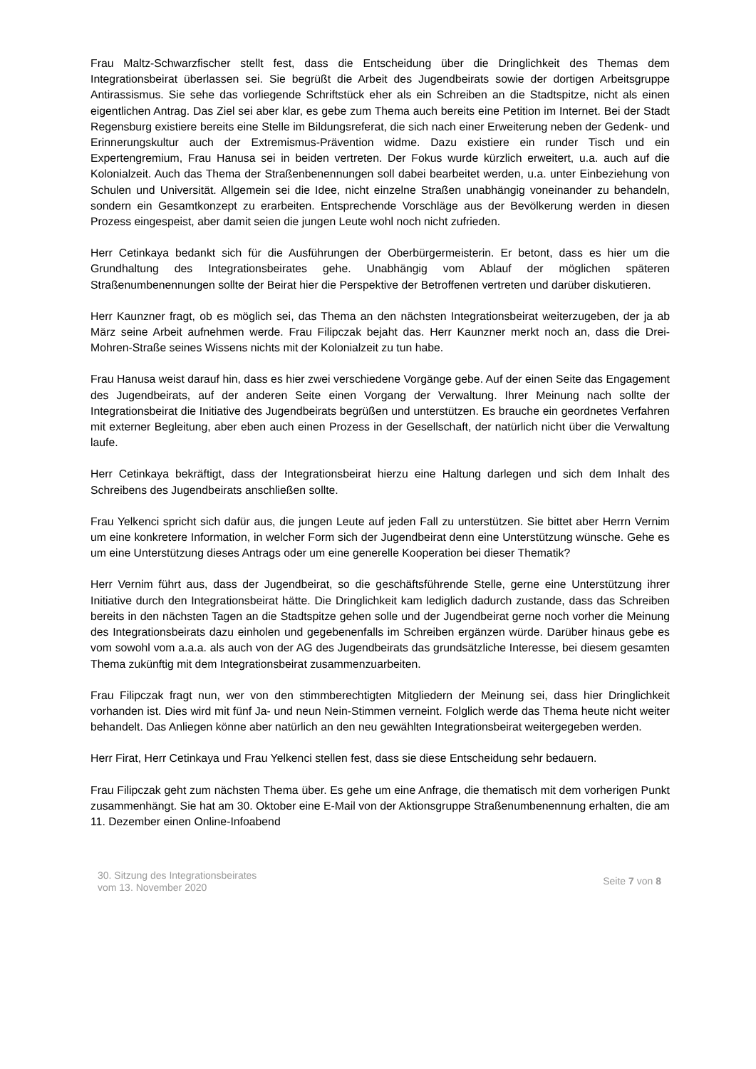Frau Maltz-Schwarzfischer stellt fest, dass die Entscheidung über die Dringlichkeit des Themas dem Integrationsbeirat überlassen sei. Sie begrüßt die Arbeit des Jugendbeirats sowie der dortigen Arbeitsgruppe Antirassismus. Sie sehe das vorliegende Schriftstück eher als ein Schreiben an die Stadtspitze, nicht als einen eigentlichen Antrag. Das Ziel sei aber klar, es gebe zum Thema auch bereits eine Petition im Internet. Bei der Stadt Regensburg existiere bereits eine Stelle im Bildungsreferat, die sich nach einer Erweiterung neben der Gedenk- und Erinnerungskultur auch der Extremismus-Prävention widme. Dazu existiere ein runder Tisch und ein Expertengremium, Frau Hanusa sei in beiden vertreten. Der Fokus wurde kürzlich erweitert, u.a. auch auf die Kolonialzeit. Auch das Thema der Straßenbenennungen soll dabei bearbeitet werden, u.a. unter Einbeziehung von Schulen und Universität. Allgemein sei die Idee, nicht einzelne Straßen unabhängig voneinander zu behandeln, sondern ein Gesamtkonzept zu erarbeiten. Entsprechende Vorschläge aus der Bevölkerung werden in diesen Prozess eingespeist, aber damit seien die jungen Leute wohl noch nicht zufrieden.
Herr Cetinkaya bedankt sich für die Ausführungen der Oberbürgermeisterin. Er betont, dass es hier um die Grundhaltung des Integrationsbeirates gehe. Unabhängig vom Ablauf der möglichen späteren Straßenumbenennungen sollte der Beirat hier die Perspektive der Betroffenen vertreten und darüber diskutieren.
Herr Kaunzner fragt, ob es möglich sei, das Thema an den nächsten Integrationsbeirat weiterzugeben, der ja ab März seine Arbeit aufnehmen werde. Frau Filipczak bejaht das. Herr Kaunzner merkt noch an, dass die Drei-Mohren-Straße seines Wissens nichts mit der Kolonialzeit zu tun habe.
Frau Hanusa weist darauf hin, dass es hier zwei verschiedene Vorgänge gebe. Auf der einen Seite das Engagement des Jugendbeirats, auf der anderen Seite einen Vorgang der Verwaltung. Ihrer Meinung nach sollte der Integrationsbeirat die Initiative des Jugendbeirats begrüßen und unterstützen. Es brauche ein geordnetes Verfahren mit externer Begleitung, aber eben auch einen Prozess in der Gesellschaft, der natürlich nicht über die Verwaltung laufe.
Herr Cetinkaya bekräftigt, dass der Integrationsbeirat hierzu eine Haltung darlegen und sich dem Inhalt des Schreibens des Jugendbeirats anschließen sollte.
Frau Yelkenci spricht sich dafür aus, die jungen Leute auf jeden Fall zu unterstützen. Sie bittet aber Herrn Vernim um eine konkretere Information, in welcher Form sich der Jugendbeirat denn eine Unterstützung wünsche. Gehe es um eine Unterstützung dieses Antrags oder um eine generelle Kooperation bei dieser Thematik?
Herr Vernim führt aus, dass der Jugendbeirat, so die geschäftsführende Stelle, gerne eine Unterstützung ihrer Initiative durch den Integrationsbeirat hätte. Die Dringlichkeit kam lediglich dadurch zustande, dass das Schreiben bereits in den nächsten Tagen an die Stadtspitze gehen solle und der Jugendbeirat gerne noch vorher die Meinung des Integrationsbeirats dazu einholen und gegebenenfalls im Schreiben ergänzen würde. Darüber hinaus gebe es vom sowohl vom a.a.a. als auch von der AG des Jugendbeirats das grundsätzliche Interesse, bei diesem gesamten Thema zukünftig mit dem Integrationsbeirat zusammenzuarbeiten.
Frau Filipczak fragt nun, wer von den stimmberechtigten Mitgliedern der Meinung sei, dass hier Dringlichkeit vorhanden ist. Dies wird mit fünf Ja- und neun Nein-Stimmen verneint. Folglich werde das Thema heute nicht weiter behandelt. Das Anliegen könne aber natürlich an den neu gewählten Integrationsbeirat weitergegeben werden.
Herr Firat, Herr Cetinkaya und Frau Yelkenci stellen fest, dass sie diese Entscheidung sehr bedauern.
Frau Filipczak geht zum nächsten Thema über. Es gehe um eine Anfrage, die thematisch mit dem vorherigen Punkt zusammenhängt. Sie hat am 30. Oktober eine E-Mail von der Aktionsgruppe Straßenumbenennung erhalten, die am 11. Dezember einen Online-Infoabend
30. Sitzung des Integrationsbeirates
vom 13. November 2020
Seite 7 von 8